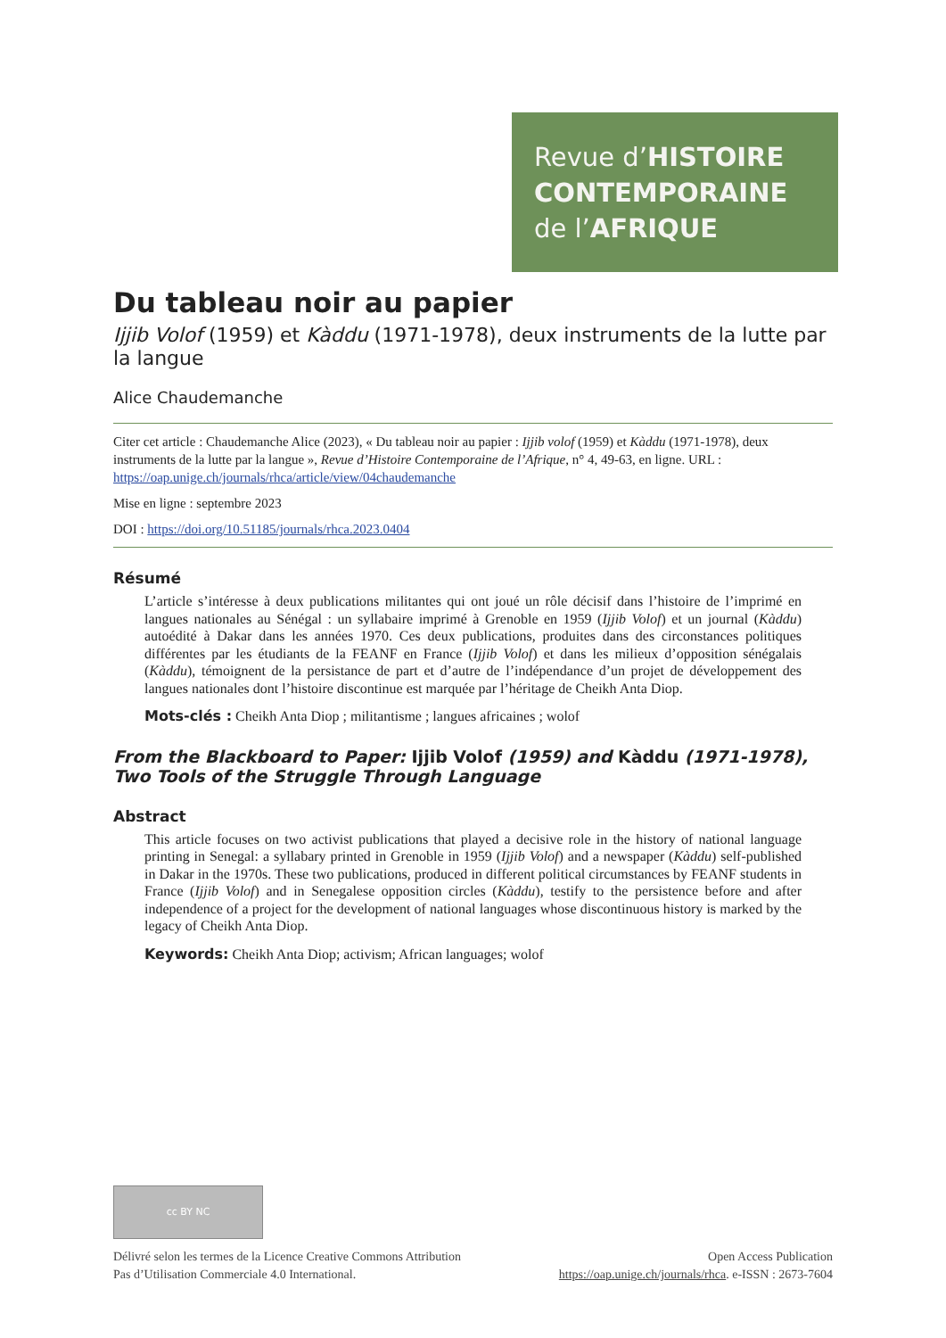Revue d’HISTOIRE
CONTEMPORAINE
de l’AFRIQUE
Du tableau noir au papier
Ijjib Volof (1959) et Kàddu (1971-1978), deux instruments de la lutte par la langue
Alice Chaudemanche
Citer cet article : Chaudemanche Alice (2023), « Du tableau noir au papier : Ijjib volof (1959) et Kàddu (1971-1978), deux instruments de la lutte par la langue », Revue d’Histoire Contemporaine de l’Afrique, n° 4, 49-63, en ligne. URL : https://oap.unige.ch/journals/rhca/article/view/04chaudemanche
Mise en ligne : septembre 2023
DOI : https://doi.org/10.51185/journals/rhca.2023.0404
Résumé
L’article s’intéresse à deux publications militantes qui ont joué un rôle décisif dans l’histoire de l’imprimé en langues nationales au Sénégal : un syllabaire imprimé à Grenoble en 1959 (Ijjib Volof) et un journal (Kàddu) autoédité à Dakar dans les années 1970. Ces deux publications, produites dans des circonstances politiques différentes par les étudiants de la FEANF en France (Ijjib Volof) et dans les milieux d’opposition sénégalais (Kàddu), témoignent de la persistance de part et d’autre de l’indépendance d’un projet de développement des langues nationales dont l’histoire discontinue est marquée par l’héritage de Cheikh Anta Diop.
Mots-clés : Cheikh Anta Diop ; militantisme ; langues africaines ; wolof
From the Blackboard to Paper: Ijjib Volof (1959) and Kàddu (1971-1978), Two Tools of the Struggle Through Language
Abstract
This article focuses on two activist publications that played a decisive role in the history of national language printing in Senegal: a syllabary printed in Grenoble in 1959 (Ijjib Volof) and a newspaper (Kàddu) self-published in Dakar in the 1970s. These two publications, produced in different political circumstances by FEANF students in France (Ijjib Volof) and in Senegalese opposition circles (Kàddu), testify to the persistence before and after independence of a project for the development of national languages whose discontinuous history is marked by the legacy of Cheikh Anta Diop.
Keywords: Cheikh Anta Diop; activism; African languages; wolof
cc BY NC
Délivré selon les termes de la Licence Creative Commons Attribution
Pas d’Utilisation Commerciale 4.0 International.
Open Access Publication
https://oap.unige.ch/journals/rhca. e-ISSN : 2673-7604